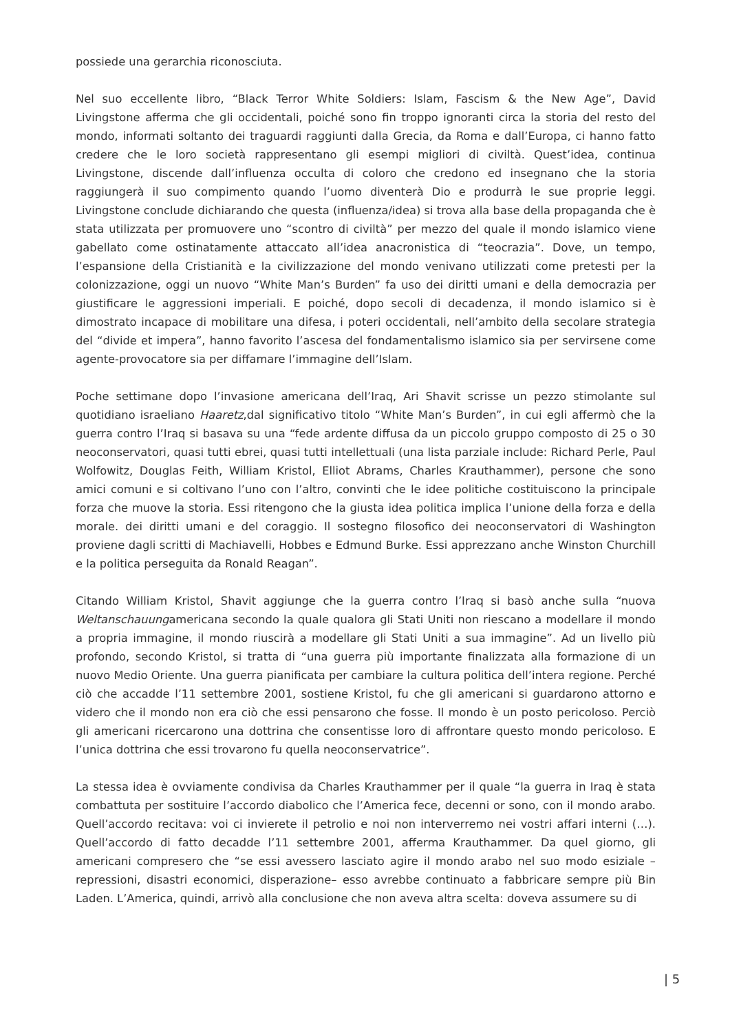possiede una gerarchia riconosciuta.
Nel suo eccellente libro, “Black Terror White Soldiers: Islam, Fascism & the New Age”, David Livingstone afferma che gli occidentali, poiché sono fin troppo ignoranti circa la storia del resto del mondo, informati soltanto dei traguardi raggiunti dalla Grecia, da Roma e dall’Europa, ci hanno fatto credere che le loro società rappresentano gli esempi migliori di civiltà. Quest’idea, continua Livingstone, discende dall’influenza occulta di coloro che credono ed insegnano che la storia raggiungerà il suo compimento quando l’uomo diventerà Dio e produrrà le sue proprie leggi. Livingstone conclude dichiarando che questa (influenza/idea) si trova alla base della propaganda che è stata utilizzata per promuovere uno “scontro di civiltà” per mezzo del quale il mondo islamico viene gabellato come ostinatamente attaccato all’idea anacronistica di “teocrazia”. Dove, un tempo, l’espansione della Cristianità e la civilizzazione del mondo venivano utilizzati come pretesti per la colonizzazione, oggi un nuovo “White Man’s Burden” fa uso dei diritti umani e della democrazia per giustificare le aggressioni imperiali. E poiché, dopo secoli di decadenza, il mondo islamico si è dimostrato incapace di mobilitare una difesa, i poteri occidentali, nell’ambito della secolare strategia del “divide et impera”, hanno favorito l’ascesa del fondamentalismo islamico sia per servirsene come agente-provocatore sia per diffamare l’immagine dell’Islam.
Poche settimane dopo l’invasione americana dell’Iraq, Ari Shavit scrisse un pezzo stimolante sul quotidiano israeliano Haaretz,dal significativo titolo “White Man’s Burden”, in cui egli affermò che la guerra contro l’Iraq si basava su una “fede ardente diffusa da un piccolo gruppo composto di 25 o 30 neoconservatori, quasi tutti ebrei, quasi tutti intellettuali (una lista parziale include: Richard Perle, Paul Wolfowitz, Douglas Feith, William Kristol, Elliot Abrams, Charles Krauthammer), persone che sono amici comuni e si coltivano l’uno con l’altro, convinti che le idee politiche costituiscono la principale forza che muove la storia. Essi ritengono che la giusta idea politica implica l’unione della forza e della morale. dei diritti umani e del coraggio. Il sostegno filosofico dei neoconservatori di Washington proviene dagli scritti di Machiavelli, Hobbes e Edmund Burke. Essi apprezzano anche Winston Churchill e la politica perseguita da Ronald Reagan”.
Citando William Kristol, Shavit aggiunge che la guerra contro l’Iraq si basò anche sulla “nuova Weltanschauungamericana secondo la quale qualora gli Stati Uniti non riescano a modellare il mondo a propria immagine, il mondo riuscirà a modellare gli Stati Uniti a sua immagine”. Ad un livello più profondo, secondo Kristol, si tratta di “una guerra più importante finalizzata alla formazione di un nuovo Medio Oriente. Una guerra pianificata per cambiare la cultura politica dell’intera regione. Perché ciò che accadde l’11 settembre 2001, sostiene Kristol, fu che gli americani si guardarono attorno e videro che il mondo non era ciò che essi pensarono che fosse. Il mondo è un posto pericoloso. Perciò gli americani ricercarono una dottrina che consentisse loro di affrontare questo mondo pericoloso. E l’unica dottrina che essi trovarono fu quella neoconservatrice”.
La stessa idea è ovviamente condivisa da Charles Krauthammer per il quale “la guerra in Iraq è stata combattuta per sostituire l’accordo diabolico che l’America fece, decenni or sono, con il mondo arabo. Quell’accordo recitava: voi ci invierete il petrolio e noi non interverremo nei vostri affari interni (…). Quell’accordo di fatto decadde l’11 settembre 2001, afferma Krauthammer. Da quel giorno, gli americani compresero che “se essi avessero lasciato agire il mondo arabo nel suo modo esiziale –repressioni, disastri economici, disperazione– esso avrebbe continuato a fabbricare sempre più Bin Laden. L’America, quindi, arrivò alla conclusione che non aveva altra scelta: doveva assumere su di
| 5